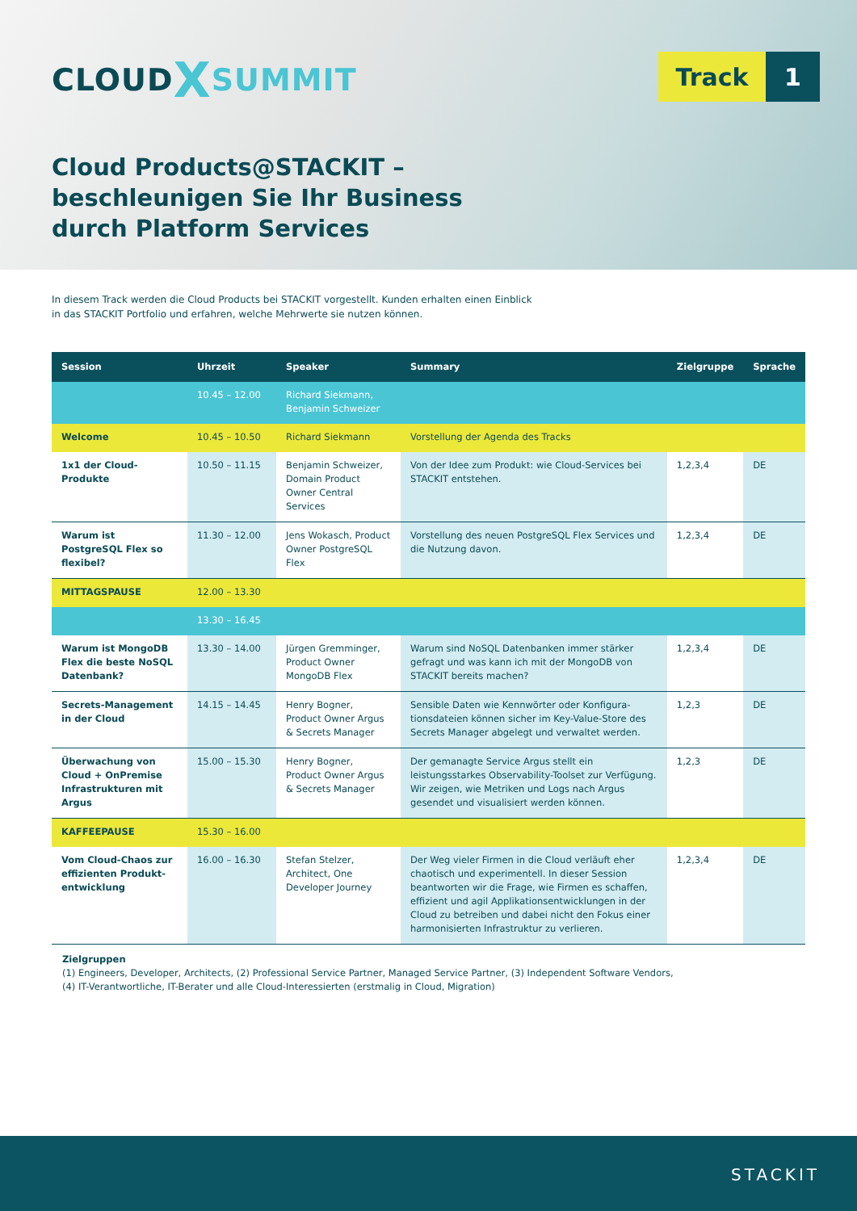CLOUDXSUMMIT
Track 1
Cloud Products@STACKIT –
beschleunigen Sie Ihr Business
durch Platform Services
In diesem Track werden die Cloud Products bei STACKIT vorgestellt. Kunden erhalten einen Einblick
in das STACKIT Portfolio und erfahren, welche Mehrwerte sie nutzen können.
| Session | Uhrzeit | Speaker | Summary | Zielgruppe | Sprache |
| --- | --- | --- | --- | --- | --- |
| | 10.45 – 12.00 | Richard Siekmann, Benjamin Schweizer | | | |
| Welcome | 10.45 – 10.50 | Richard Siekmann | Vorstellung der Agenda des Tracks | | |
| 1x1 der Cloud-Produkte | 10.50 – 11.15 | Benjamin Schweizer, Domain Product Owner Central Services | Von der Idee zum Produkt: wie Cloud-Services bei STACKIT entstehen. | 1,2,3,4 | DE |
| Warum ist PostgreSQL Flex so flexibel? | 11.30 – 12.00 | Jens Wokasch, Product Owner PostgreSQL Flex | Vorstellung des neuen PostgreSQL Flex Services und die Nutzung davon. | 1,2,3,4 | DE |
| MITTAGSPAUSE | 12.00 – 13.30 | | | | |
| | 13.30 – 16.45 | | | | |
| Warum ist MongoDB Flex die beste NoSQL Datenbank? | 13.30 – 14.00 | Jürgen Gremminger, Product Owner MongoDB Flex | Warum sind NoSQL Datenbanken immer stärker gefragt und was kann ich mit der MongoDB von STACKIT bereits machen? | 1,2,3,4 | DE |
| Secrets-Management in der Cloud | 14.15 – 14.45 | Henry Bogner, Product Owner Argus & Secrets Manager | Sensible Daten wie Kennwörter oder Konfigura­tionsdateien können sicher im Key-Value-Store des Secrets Manager abgelegt und verwaltet werden. | 1,2,3 | DE |
| Überwachung von Cloud + OnPremise Infrastrukturen mit Argus | 15.00 – 15.30 | Henry Bogner, Product Owner Argus & Secrets Manager | Der gemanagte Service Argus stellt ein leistungsstar­kes Observability-Toolset zur Verfügung. Wir zeigen, wie Metriken und Logs nach Argus gesendet und visualisiert werden können. | 1,2,3 | DE |
| KAFFEEPAUSE | 15.30 – 16.00 | | | | |
| Vom Cloud-Chaos zur effizienten Produkt­entwicklung | 16.00 – 16.30 | Stefan Stelzer, Architect, One Developer Journey | Der Weg vieler Firmen in die Cloud verläuft eher chaotisch und experimentell. In dieser Session beant­worten wir die Frage, wie Firmen es schaffen, effizient und agil Applikationsentwicklungen in der Cloud zu betreiben und dabei nicht den Fokus einer harmoni­sierten Infrastruktur zu verlieren. | 1,2,3,4 | DE |
Zielgruppen
(1) Engineers, Developer, Architects, (2) Professional Service Partner, Managed Service Partner, (3) Independent Software Vendors,
(4) IT-Verantwortliche, IT-Berater und alle Cloud-Interessierten (erstmalig in Cloud, Migration)
STACKIT